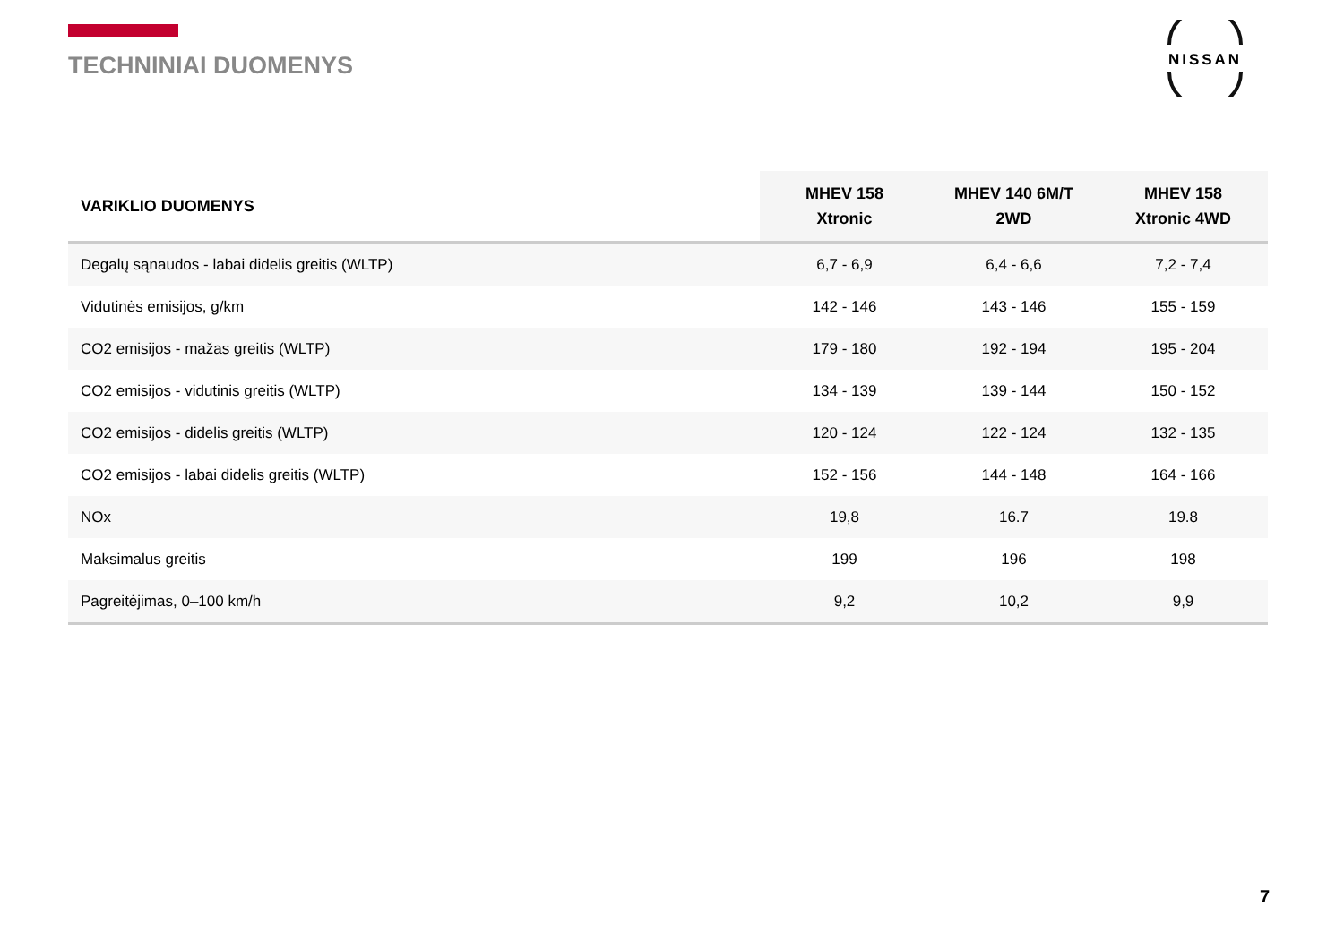TECHNINIAI DUOMENYS
NISSAN
| VARIKLIO DUOMENYS | MHEV 158 Xtronic | MHEV 140 6M/T 2WD | MHEV 158 Xtronic 4WD |
| --- | --- | --- | --- |
| Degalų sąnaudos - labai didelis greitis (WLTP) | 6,7 - 6,9 | 6,4 - 6,6 | 7,2 - 7,4 |
| Vidutinės emisijos, g/km | 142 - 146 | 143 - 146 | 155 - 159 |
| CO2 emisijos - mažas greitis (WLTP) | 179 - 180 | 192 - 194 | 195 - 204 |
| CO2 emisijos - vidutinis greitis (WLTP) | 134 - 139 | 139 - 144 | 150 - 152 |
| CO2 emisijos - didelis greitis (WLTP) | 120 - 124 | 122 - 124 | 132 - 135 |
| CO2 emisijos - labai didelis greitis (WLTP) | 152 - 156 | 144 - 148 | 164 - 166 |
| NOx | 19,8 | 16.7 | 19.8 |
| Maksimalus greitis | 199 | 196 | 198 |
| Pagreitėjimas, 0–100 km/h | 9,2 | 10,2 | 9,9 |
7